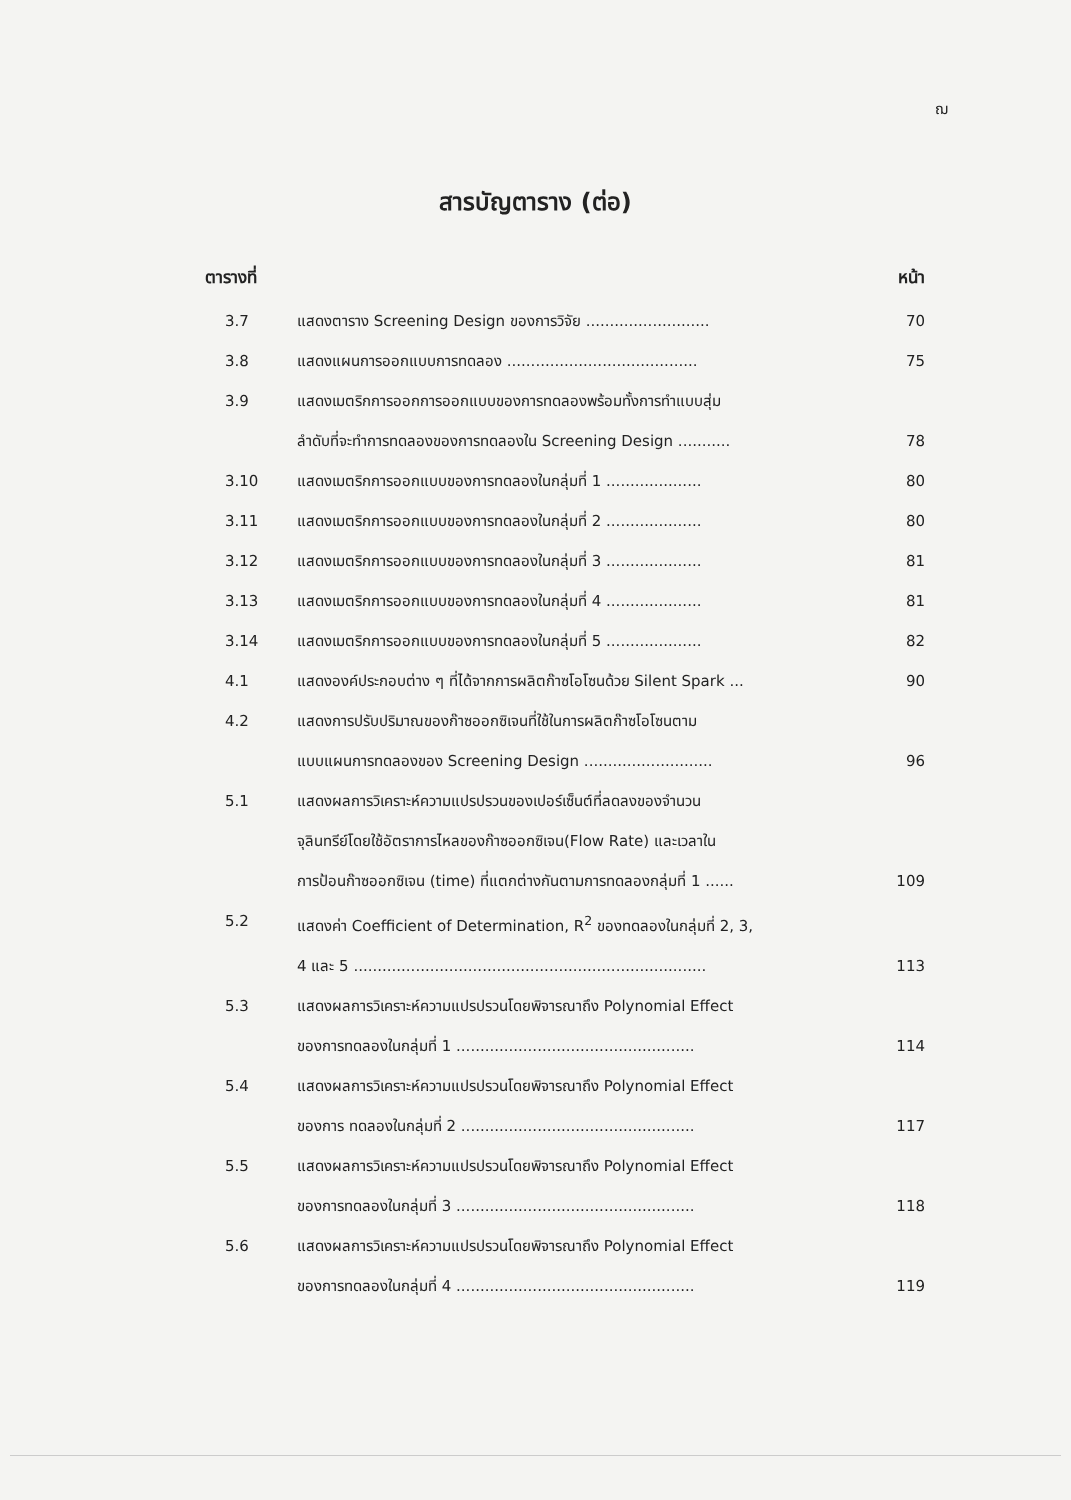ฌ
สารบัญตาราง (ต่อ)
ตารางที่ หน้า
3.7 แสดงตาราง Screening Design ของการวิจัย ..........................
70
3.8 แสดงแผนการออกแบบการทดลอง ........................................
75
3.9 แสดงเมตริกการออกการออกแบบของการทดลองพร้อมทั้งการทำแบบสุ่ม
ลำดับที่จะทำการทดลองของการทดลองใน Screening Design ...........
78
3.10 แสดงเมตริกการออกแบบของการทดลองในกลุ่มที่ 1 ....................
80
3.11 แสดงเมตริกการออกแบบของการทดลองในกลุ่มที่ 2 ....................
80
3.12 แสดงเมตริกการออกแบบของการทดลองในกลุ่มที่ 3 ....................
81
3.13 แสดงเมตริกการออกแบบของการทดลองในกลุ่มที่ 4 ....................
81
3.14 แสดงเมตริกการออกแบบของการทดลองในกลุ่มที่ 5 ....................
82
4.1 แสดงองค์ประกอบต่าง ๆ ที่ได้จากการผลิตก๊าซโอโซนด้วย Silent Spark ...
90
4.2 แสดงการปรับปริมาณของก๊าซออกซิเจนที่ใช้ในการผลิตก๊าซโอโซนตาม
แบบแผนการทดลองของ Screening Design ...........................
96
5.1 แสดงผลการวิเคราะห์ความแปรปรวนของเปอร์เซ็นต์ที่ลดลงของจำนวน
จุลินทรีย์โดยใช้อัตราการไหลของก๊าซออกซิเจน(Flow Rate) และเวลาใน
การป้อนก๊าซออกซิเจน (time) ที่แตกต่างกันตามการทดลองกลุ่มที่ 1 ......
109
5.2 แสดงค่า Coefficient of Determination, R<sup>2</sup> ของทดลองในกลุ่มที่ 2, 3,
4 และ 5 ..........................................................................
113
5.3 แสดงผลการวิเคราะห์ความแปรปรวนโดยพิจารณาถึง Polynomial Effect
ของการทดลองในกลุ่มที่ 1 ..................................................
114
5.4 แสดงผลการวิเคราะห์ความแปรปรวนโดยพิจารณาถึง Polynomial Effect
ของการ ทดลองในกลุ่มที่ 2 .................................................
117
5.5 แสดงผลการวิเคราะห์ความแปรปรวนโดยพิจารณาถึง Polynomial Effect
ของการทดลองในกลุ่มที่ 3 ..................................................
118
5.6 แสดงผลการวิเคราะห์ความแปรปรวนโดยพิจารณาถึง Polynomial Effect
ของการทดลองในกลุ่มที่ 4 ..................................................
119